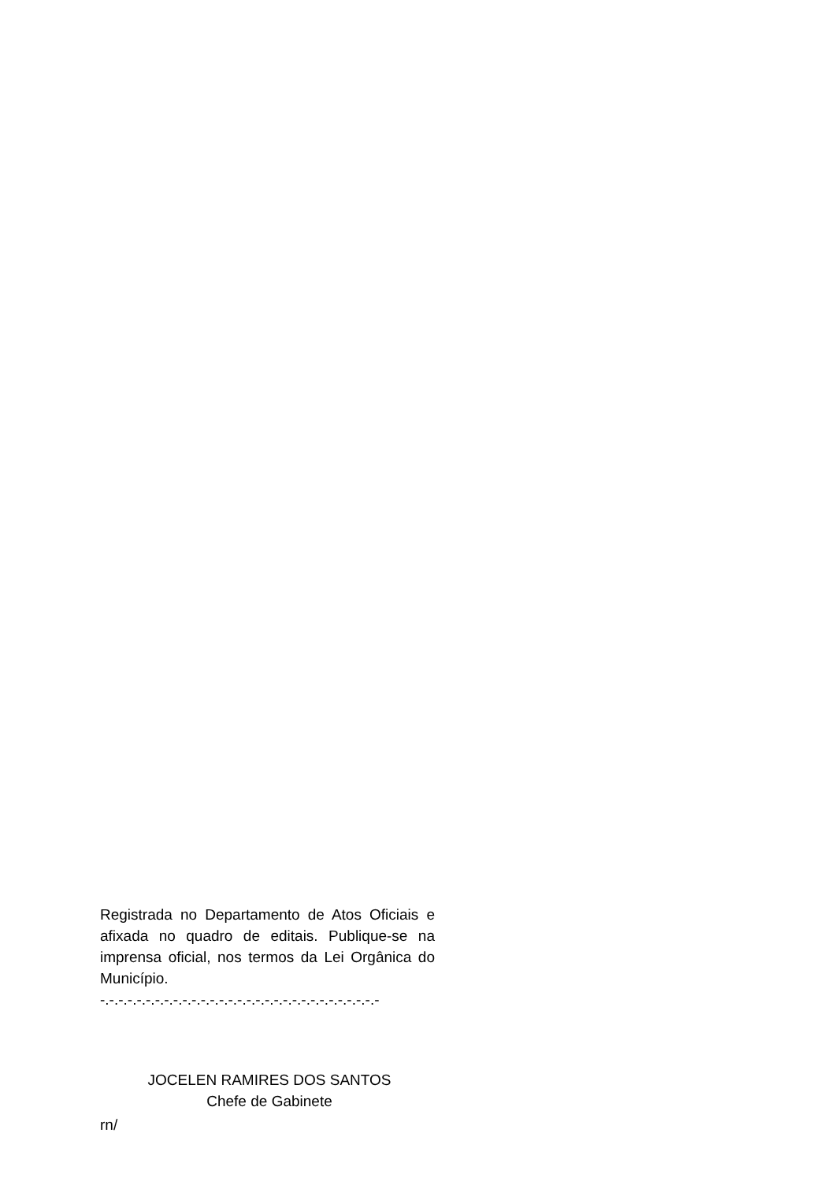Registrada no Departamento de Atos Oficiais e afixada no quadro de editais. Publique-se na imprensa oficial, nos termos da Lei Orgânica do Município. -.-.-.-.-.-.-.-.-.-.-.-.-.-.-.-.-.-.-.-.-.-.-.-.-.-.-.-.-.-.-
JOCELEN RAMIRES DOS SANTOS
Chefe de Gabinete
rn/